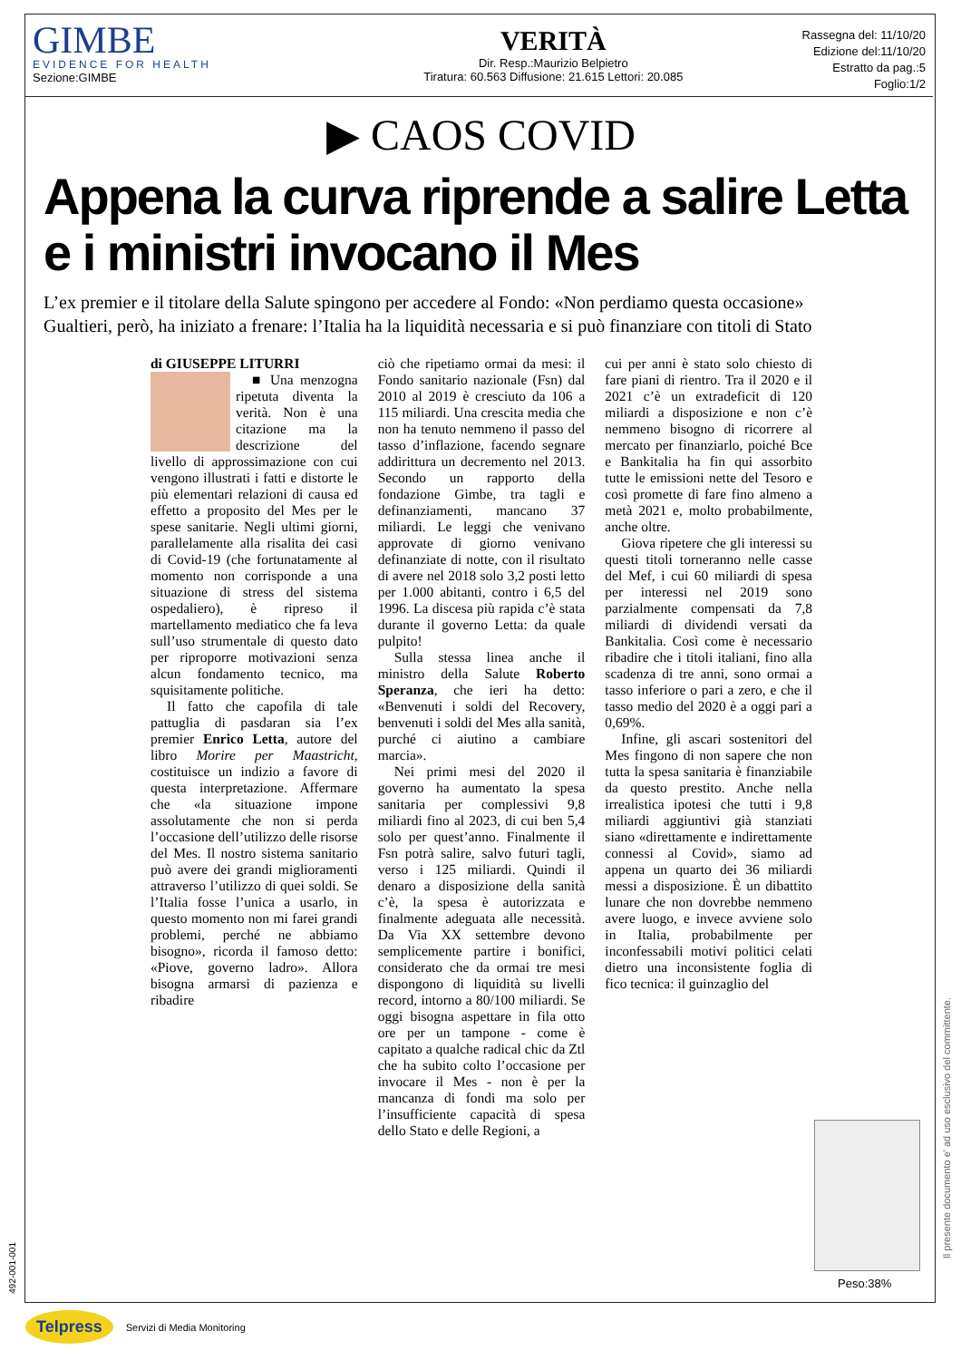GIMBE
EVIDENCE FOR HEALTH
Sezione:GIMBE
VERITÀ
Dir. Resp.:Maurizio Belpietro
Tiratura: 60.563 Diffusione: 21.615 Lettori: 20.085
Rassegna del: 11/10/20
Edizione del:11/10/20
Estratto da pag.:5
Foglio:1/2
▶ CAOS COVID
Appena la curva riprende a salire Letta e i ministri invocano il Mes
L’ex premier e il titolare della Salute spingono per accedere al Fondo: «Non perdiamo questa occasione»
Gualtieri, però, ha iniziato a frenare: l’Italia ha la liquidità necessaria e si può finanziare con titoli di Stato
di GIUSEPPE LITURRI
■ Una menzogna ripetuta diventa la verità. Non è una citazione ma la descrizione del livello di approssimazione con cui vengono illustrati i fatti e distorte le più elementari relazioni di causa ed effetto a proposito del Mes per le spese sanitarie. Negli ultimi giorni, parallelamente alla risalita dei casi di Covid-19 (che fortunatamente al momento non corrisponde a una situazione di stress del sistema ospedaliero), è ripreso il martellamento mediatico che fa leva sull’uso strumentale di questo dato per riproporre motivazioni senza alcun fondamento tecnico, ma squisitamente politiche.
Il fatto che capofila di tale pattuglia di pasdaran sia l’ex premier Enrico Letta, autore del libro Morire per Maastricht, costituisce un indizio a favore di questa interpretazione. Affermare che «la situazione impone assolutamente che non si perda l’occasione dell’utilizzo delle risorse del Mes. Il nostro sistema sanitario può avere dei grandi miglioramenti attraverso l’utilizzo di quei soldi. Se l’Italia fosse l’unica a usarlo, in questo momento non mi farei grandi problemi, perché ne abbiamo bisogno», ricorda il famoso detto: «Piove, governo ladro». Allora bisogna armarsi di pazienza e ribadire
ciò che ripetiamo ormai da mesi: il Fondo sanitario nazionale (Fsn) dal 2010 al 2019 è cresciuto da 106 a 115 miliardi. Una crescita media che non ha tenuto nemmeno il passo del tasso d’inflazione, facendo segnare addirittura un decremento nel 2013. Secondo un rapporto della fondazione Gimbe, tra tagli e definanziamenti, mancano 37 miliardi. Le leggi che venivano approvate di giorno venivano definanziate di notte, con il risultato di avere nel 2018 solo 3,2 posti letto per 1.000 abitanti, contro i 6,5 del 1996. La discesa più rapida c’è stata durante il governo Letta: da quale pulpito!
Sulla stessa linea anche il ministro della Salute Roberto Speranza, che ieri ha detto: «Benvenuti i soldi del Recovery, benvenuti i soldi del Mes alla sanità, purché ci aiutino a cambiare marcia».
Nei primi mesi del 2020 il governo ha aumentato la spesa sanitaria per complessivi 9,8 miliardi fino al 2023, di cui ben 5,4 solo per quest’anno. Finalmente il Fsn potrà salire, salvo futuri tagli, verso i 125 miliardi. Quindi il denaro a disposizione della sanità c’è, la spesa è autorizzata e finalmente adeguata alle necessità. Da Via XX settembre devono semplicemente partire i bonifici, considerato che da ormai tre mesi dispongono di liquidità su livelli record, intorno a 80/100 miliardi. Se oggi bisogna aspettare in fila otto ore per un tampone - come è capitato a qualche radical chic da Ztl che ha subito colto l’occasione per invocare il Mes - non è per la mancanza di fondi ma solo per l’insufficiente capacità di spesa dello Stato e delle Regioni, a
cui per anni è stato solo chiesto di fare piani di rientro. Tra il 2020 e il 2021 c’è un extradeficit di 120 miliardi a disposizione e non c’è nemmeno bisogno di ricorrere al mercato per finanziarlo, poiché Bce e Bankitalia ha fin qui assorbito tutte le emissioni nette del Tesoro e così promette di fare fino almeno a metà 2021 e, molto probabilmente, anche oltre.
Giova ripetere che gli interessi su questi titoli torneranno nelle casse del Mef, i cui 60 miliardi di spesa per interessi nel 2019 sono parzialmente compensati da 7,8 miliardi di dividendi versati da Bankitalia. Così come è necessario ribadire che i titoli italiani, fino alla scadenza di tre anni, sono ormai a tasso inferiore o pari a zero, e che il tasso medio del 2020 è a oggi pari a 0,69%.
Infine, gli ascari sostenitori del Mes fingono di non sapere che non tutta la spesa sanitaria è finanziabile da questo prestito. Anche nella irrealistica ipotesi che tutti i 9,8 miliardi aggiuntivi già stanziati siano «direttamente e indirettamente connessi al Covid», siamo ad appena un quarto dei 36 miliardi messi a disposizione. È un dibattito lunare che non dovrebbe nemmeno avere luogo, e invece avviene solo in Italia, probabilmente per inconfessabili motivi politici celati dietro una inconsistente foglia di fico tecnica: il guinzaglio del
Peso:38%
Il presente documento e' ad uso esclusivo del committente.
492-001-001
Telpress Servizi di Media Monitoring